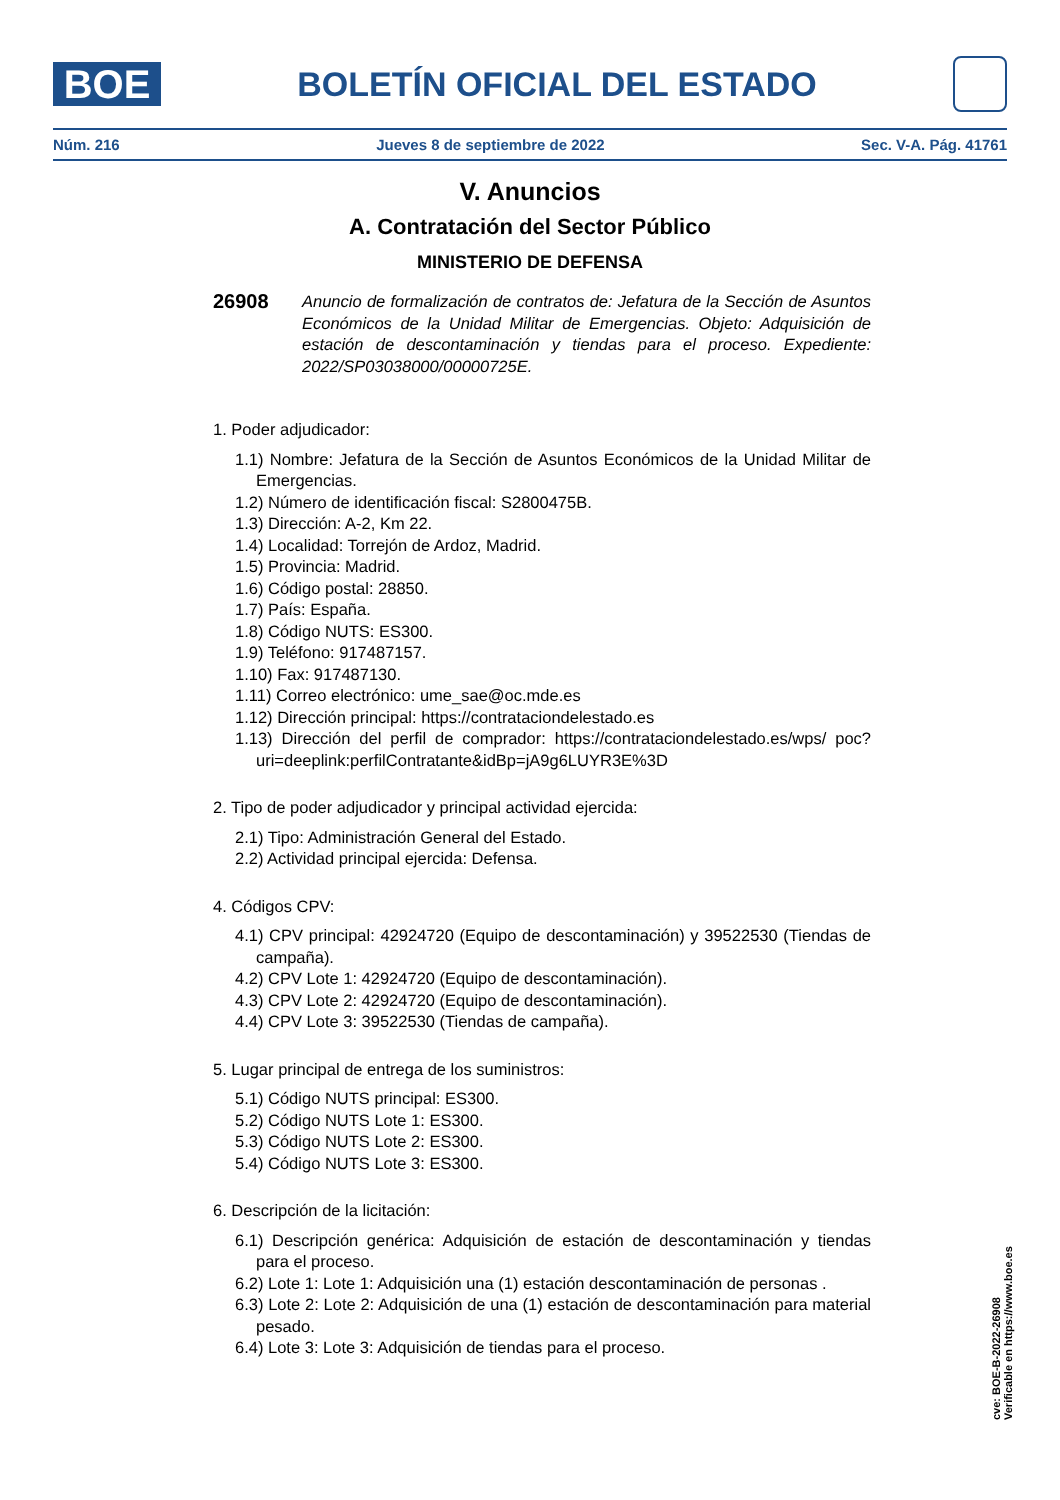BOE
BOLETÍN OFICIAL DEL ESTADO
Núm. 216 Jueves 8 de septiembre de 2022 Sec. V-A. Pág. 41761
V. Anuncios
A. Contratación del Sector Público
MINISTERIO DE DEFENSA
26908 Anuncio de formalización de contratos de: Jefatura de la Sección de Asuntos Económicos de la Unidad Militar de Emergencias. Objeto: Adquisición de estación de descontaminación y tiendas para el proceso. Expediente: 2022/SP03038000/00000725E.
1. Poder adjudicador:
1.1) Nombre: Jefatura de la Sección de Asuntos Económicos de la Unidad Militar de Emergencias.
1.2) Número de identificación fiscal: S2800475B.
1.3) Dirección: A-2, Km 22.
1.4) Localidad: Torrejón de Ardoz, Madrid.
1.5) Provincia: Madrid.
1.6) Código postal: 28850.
1.7) País: España.
1.8) Código NUTS: ES300.
1.9) Teléfono: 917487157.
1.10) Fax: 917487130.
1.11) Correo electrónico: ume_sae@oc.mde.es
1.12) Dirección principal: https://contrataciondelestado.es
1.13) Dirección del perfil de comprador: https://contrataciondelestado.es/wps/ poc?uri=deeplink:perfilContratante&idBp=jA9g6LUYR3E%3D
2. Tipo de poder adjudicador y principal actividad ejercida:
2.1) Tipo: Administración General del Estado.
2.2) Actividad principal ejercida: Defensa.
4. Códigos CPV:
4.1) CPV principal: 42924720 (Equipo de descontaminación) y 39522530 (Tiendas de campaña).
4.2) CPV Lote 1: 42924720 (Equipo de descontaminación).
4.3) CPV Lote 2: 42924720 (Equipo de descontaminación).
4.4) CPV Lote 3: 39522530 (Tiendas de campaña).
5. Lugar principal de entrega de los suministros:
5.1) Código NUTS principal: ES300.
5.2) Código NUTS Lote 1: ES300.
5.3) Código NUTS Lote 2: ES300.
5.4) Código NUTS Lote 3: ES300.
6. Descripción de la licitación:
6.1) Descripción genérica: Adquisición de estación de descontaminación y tiendas para el proceso.
6.2) Lote 1: Lote 1: Adquisición una (1) estación descontaminación de personas .
6.3) Lote 2: Lote 2: Adquisición de una (1) estación de descontaminación para material pesado.
6.4) Lote 3: Lote 3: Adquisición de tiendas para el proceso.
cve: BOE-B-2022-26908
Verificable en https://www.boe.es